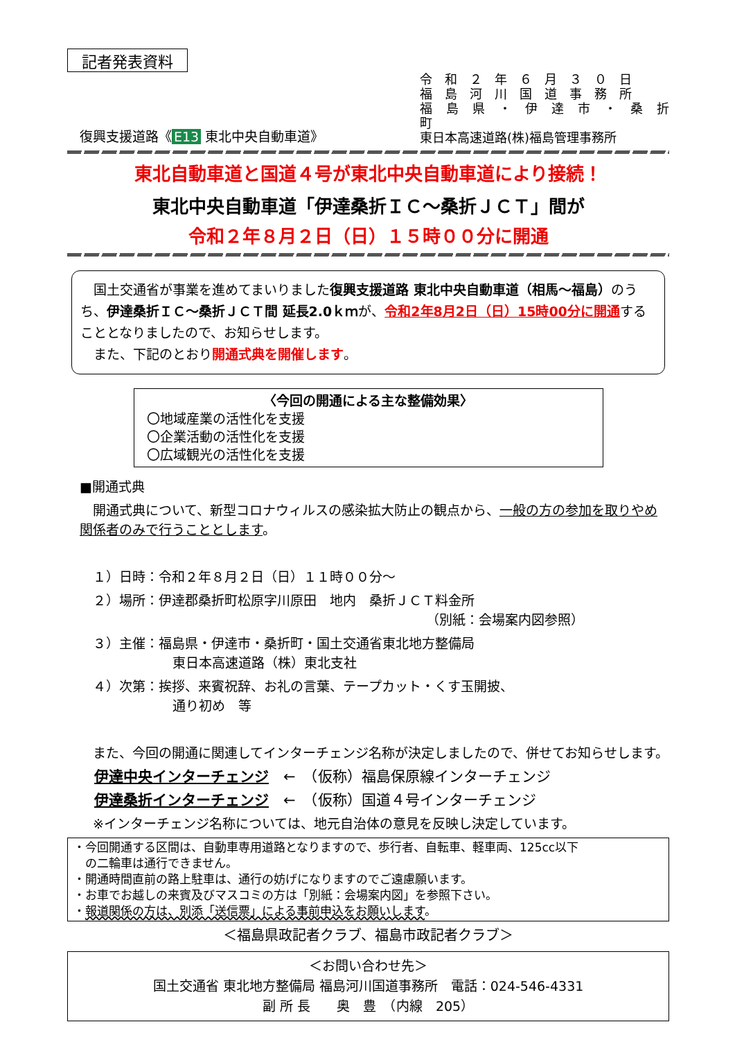記者発表資料
復興支援道路《 E13 東北中央自動車道》
令　和　２　年　６　月　３　０　日
福　島　河　川　国　道　事　務　所
福　島　県　・　伊　達　市　・　桑　折　町
東日本高速道路(株)福島管理事務所
東北自動車道と国道４号が東北中央自動車道により接続！
東北中央自動車道「伊達桑折ＩＣ～桑折ＪＣＴ」間が
令和２年８月２日（日）１５時００分に開通
　国土交通省が事業を進めてまいりました復興支援道路 東北中央自動車道（相馬～福島）のうち、伊達桑折ＩＣ～桑折ＪＣＴ間 延長2.0ｋｍが、令和2年8月2日（日）15時00分に開通することとなりましたので、お知らせします。
　また、下記のとおり開通式典を開催します。
〈今回の開通による主な整備効果〉
〇地域産業の活性化を支援
〇企業活動の活性化を支援
〇広域観光の活性化を支援
■開通式典
　開通式典について、新型コロナウィルスの感染拡大防止の観点から、一般の方の参加を取りやめ関係者のみで行うこととします。
　１）日時：令和２年８月２日（日）１１時００分～
　２）場所：伊達郡桑折町松原字川原田　地内　桑折ＪＣＴ料金所
（別紙：会場案内図参照）
　３）主催：福島県・伊達市・桑折町・国土交通省東北地方整備局
東日本高速道路（株）東北支社
　４）次第：挨拶、来賓祝辞、お礼の言葉、テープカット・くす玉開披、
通り初め　等
　また、今回の開通に関連してインターチェンジ名称が決定しましたので、併せてお知らせします。
　伊達中央インターチェンジ　←　（仮称）福島保原線インターチェンジ
　伊達桑折インターチェンジ　←　（仮称）国道４号インターチェンジ
　※インターチェンジ名称については、地元自治体の意見を反映し決定しています。
・今回開通する区間は、自動車専用道路となりますので、歩行者、自転車、軽車両、125cc以下
　の二輪車は通行できません。
・開通時間直前の路上駐車は、通行の妨げになりますのでご遠慮願います。
・お車でお越しの来賓及びマスコミの方は「別紙：会場案内図」を参照下さい。
・報道関係の方は、別添「送信票」による事前申込をお願いします。
＜福島県政記者クラブ、福島市政記者クラブ＞
＜お問い合わせ先＞
国土交通省 東北地方整備局 福島河川国道事務所　電話：024-546-4331
副 所 長　　奥　豊　（内線　205）